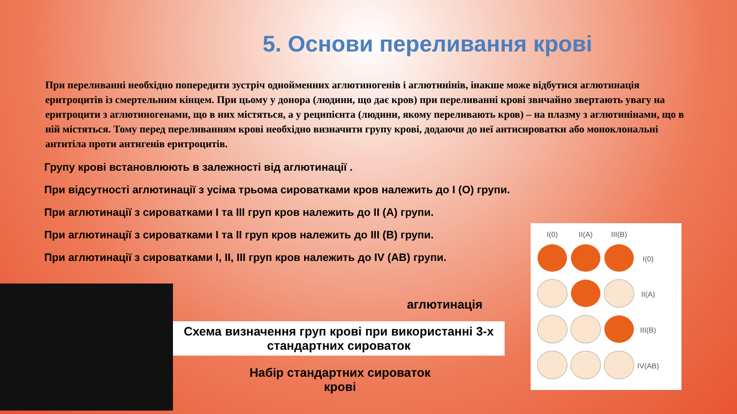5. Основи переливання крові
При переливанні необхідно попередити зустріч однойменних аглютиногенів і аглютинінів, інакше може відбутися аглютинація еритроцитів із смертельним кінцем. При цьому у донора (людини, що дає кров) при переливанні крові звичайно звертають увагу на еритроцити з аглютиногенами, що в них містяться, а у реципієнта (людини, якому переливають кров) – на плазму з аглютинінами, що в ній містяться. Тому перед переливанням крові необхідно визначити групу крові, додаючи до неї антисироватки або моноклональні антитіла проти антигенів еритроцитів.
Групу крові встановлюють в залежності від аглютинації .
При відсутності аглютинації з усіма трьома сироватками кров належить до I (O) групи.
При аглютинації з сироватками I та III груп кров належить до II (A) групи.
При аглютинації з сироватками I та II груп кров належить до III (B) групи.
При аглютинації з сироватками I, II, III груп кров належить до IV (AB) групи.
аглютинація
Схема визначення груп крові при використанні 3-х стандартних сироваток
Набір стандартних сироваток
крові
| I(0) | II(A) | III(B) | |
| | | | I(0) |
| | | | II(A) |
| | | | III(B) |
| | | | IV(AB) |